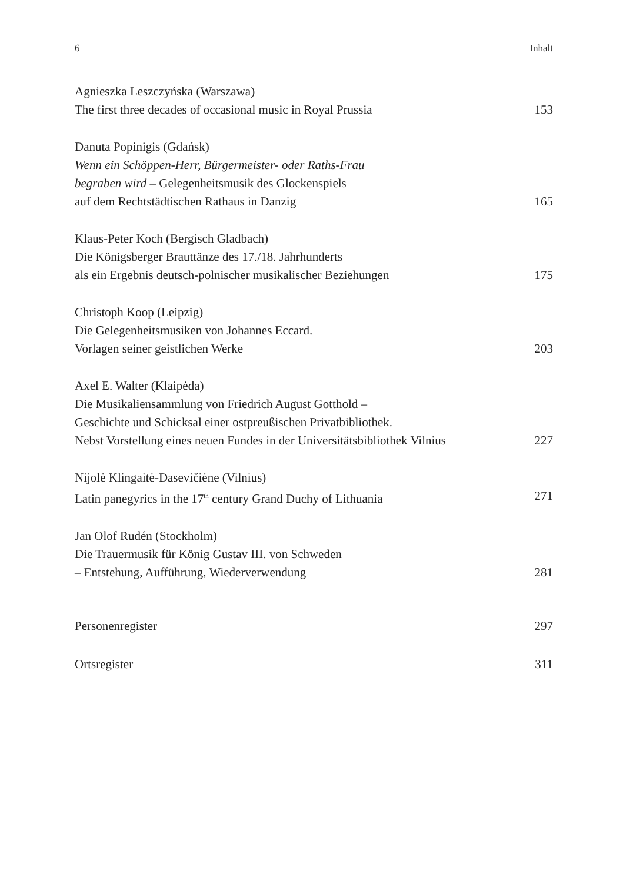6 Inhalt
Agnieszka Leszczyńska (Warszawa)
The first three decades of occasional music in Royal Prussia 153
Danuta Popinigis (Gdańsk)
Wenn ein Schöppen-Herr, Bürgermeister- oder Raths-Frau
begraben wird – Gelegenheitsmusik des Glockenspiels
auf dem Rechtstädtischen Rathaus in Danzig 165
Klaus-Peter Koch (Bergisch Gladbach)
Die Königsberger Brauttänze des 17./18. Jahrhunderts
als ein Ergebnis deutsch-polnischer musikalischer Beziehungen 175
Christoph Koop (Leipzig)
Die Gelegenheitsmusiken von Johannes Eccard.
Vorlagen seiner geistlichen Werke 203
Axel E. Walter (Klaipėda)
Die Musikaliensammlung von Friedrich August Gotthold –
Geschichte und Schicksal einer ostpreußischen Privatbibliothek.
Nebst Vorstellung eines neuen Fundes in der Universitätsbibliothek Vilnius 227
Nijolė Klingaitė-Dasevičiėne (Vilnius)
Latin panegyrics in the 17<sup>th</sup> century Grand Duchy of Lithuania 271
Jan Olof Rudén (Stockholm)
Die Trauermusik für König Gustav III. von Schweden
– Entstehung, Aufführung, Wiederverwendung 281
Personenregister 297
Ortsregister 311